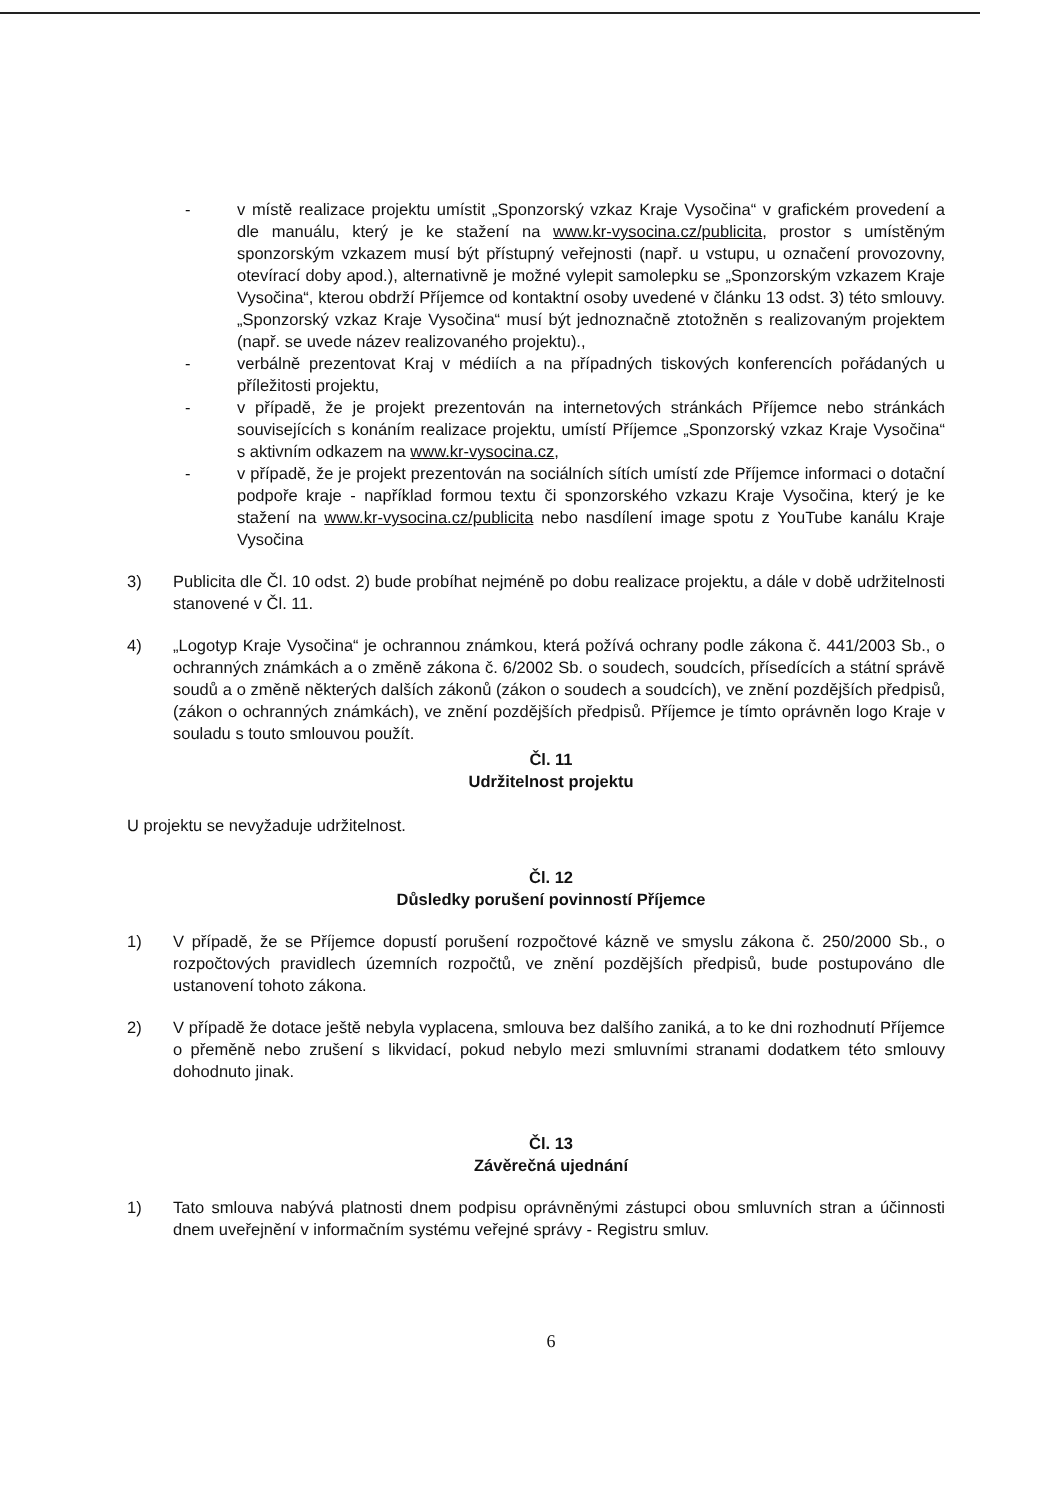- v místě realizace projektu umístit „Sponzorský vzkaz Kraje Vysočina“ v grafickém provedení a dle manuálu, který je ke stažení na www.kr-vysocina.cz/publicita, prostor s umístěným sponzorským vzkazem musí být přístupný veřejnosti (např. u vstupu, u označení provozovny, otevírací doby apod.), alternativně je možné vylepit samolepku se „Sponzorským vzkazem Kraje Vysočina“, kterou obdrží Příjemce od kontaktní osoby uvedené v článku 13 odst. 3) této smlouvy. „Sponzorský vzkaz Kraje Vysočina“ musí být jednoznačně ztotožněn s realizovaným projektem (např. se uvede název realizovaného projektu).,
- verbálně prezentovat Kraj v médiích a na případných tiskových konferencích pořádaných u příležitosti projektu,
- v případě, že je projekt prezentován na internetových stránkách Příjemce nebo stránkách souvisejících s konáním realizace projektu, umístí Příjemce „Sponzorský vzkaz Kraje Vysočina“ s aktivním odkazem na www.kr-vysocina.cz,
- v případě, že je projekt prezentován na sociálních sítích umístí zde Příjemce informaci o dotační podpoře kraje - například formou textu či sponzorského vzkazu Kraje Vysočina, který je ke stažení na www.kr-vysocina.cz/publicita nebo nasdílení image spotu z YouTube kanálu Kraje Vysočina
3) Publicita dle Čl. 10 odst. 2) bude probíhat nejméně po dobu realizace projektu, a dále v době udržitelnosti stanovené v Čl. 11.
4) „Logotyp Kraje Vysočina“ je ochrannou známkou, která požívá ochrany podle zákona č. 441/2003 Sb., o ochranných známkách a o změně zákona č. 6/2002 Sb. o soudech, soudcích, přísedících a státní správě soudů a o změně některých dalších zákonů (zákon o soudech a soudcích), ve znění pozdějších předpisů, (zákon o ochranných známkách), ve znění pozdějších předpisů. Příjemce je tímto oprávněn logo Kraje v souladu s touto smlouvou použít.
Čl. 11
Udržitelnost projektu
U projektu se nevyžaduje udržitelnost.
Čl. 12
Důsledky porušení povinností Příjemce
1) V případě, že se Příjemce dopustí porušení rozpočtové kázně ve smyslu zákona č. 250/2000 Sb., o rozpočtových pravidlech územních rozpočtů, ve znění pozdějších předpisů, bude postupováno dle ustanovení tohoto zákona.
2) V případě že dotace ještě nebyla vyplacena, smlouva bez dalšího zaniká, a to ke dni rozhodnutí Příjemce o přeměně nebo zrušení s likvidací, pokud nebylo mezi smluvními stranami dodatkem této smlouvy dohodnuto jinak.
Čl. 13
Závěrečná ujednání
1) Tato smlouva nabývá platnosti dnem podpisu oprávněnými zástupci obou smluvních stran a účinnosti dnem uveřejnění v informačním systému veřejné správy - Registru smluv.
6